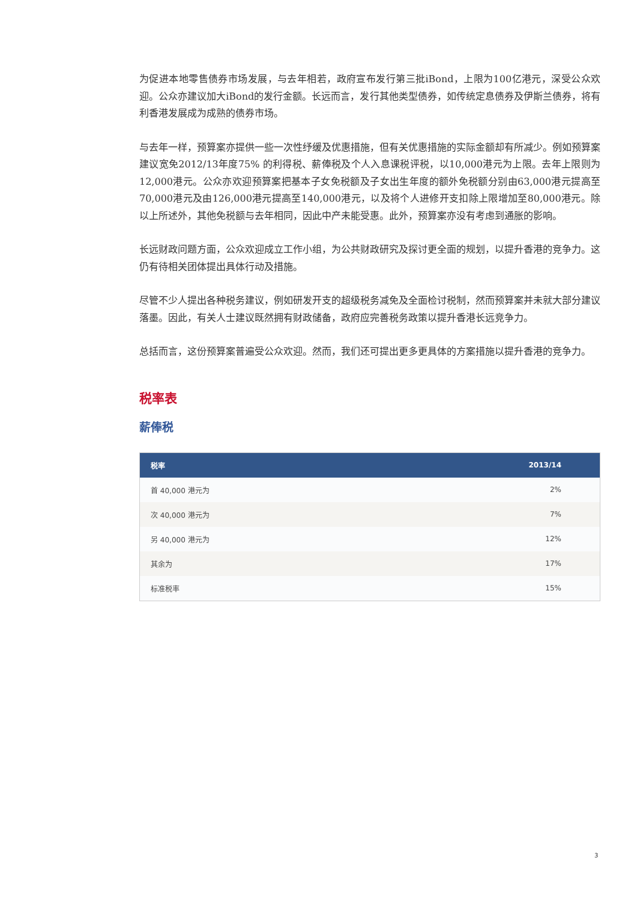为促进本地零售债券市场发展，与去年相若，政府宣布发行第三批iBond，上限为100亿港元，深受公众欢迎。公众亦建议加大iBond的发行金额。长远而言，发行其他类型债券，如传统定息债券及伊斯兰债券，将有利香港发展成为成熟的债券市场。
与去年一样，预算案亦提供一些一次性纾缓及优惠措施，但有关优惠措施的实际金额却有所减少。例如预算案建议宽免2012/13年度75% 的利得税、薪俸税及个人入息课税评税，以10,000港元为上限。去年上限则为12,000港元。公众亦欢迎预算案把基本子女免税额及子女出生年度的额外免税额分别由63,000港元提高至70,000港元及由126,000港元提高至140,000港元，以及将个人进修开支扣除上限增加至80,000港元。除以上所述外，其他免税额与去年相同，因此中产未能受惠。此外，预算案亦没有考虑到通胀的影响。
长远财政问题方面，公众欢迎成立工作小组，为公共财政研究及探讨更全面的规划，以提升香港的竞争力。这仍有待相关团体提出具体行动及措施。
尽管不少人提出各种税务建议，例如研发开支的超级税务减免及全面检讨税制，然而预算案并未就大部分建议落墨。因此，有关人士建议既然拥有财政储备，政府应完善税务政策以提升香港长远竞争力。
总括而言，这份预算案普遍受公众欢迎。然而，我们还可提出更多更具体的方案措施以提升香港的竞争力。
税率表
薪俸税
| 税率 | 2013/14 |
| --- | --- |
| 首 40,000 港元为 | 2% |
| 次 40,000 港元为 | 7% |
| 另 40,000 港元为 | 12% |
| 其余为 | 17% |
| 标准税率 | 15% |
3